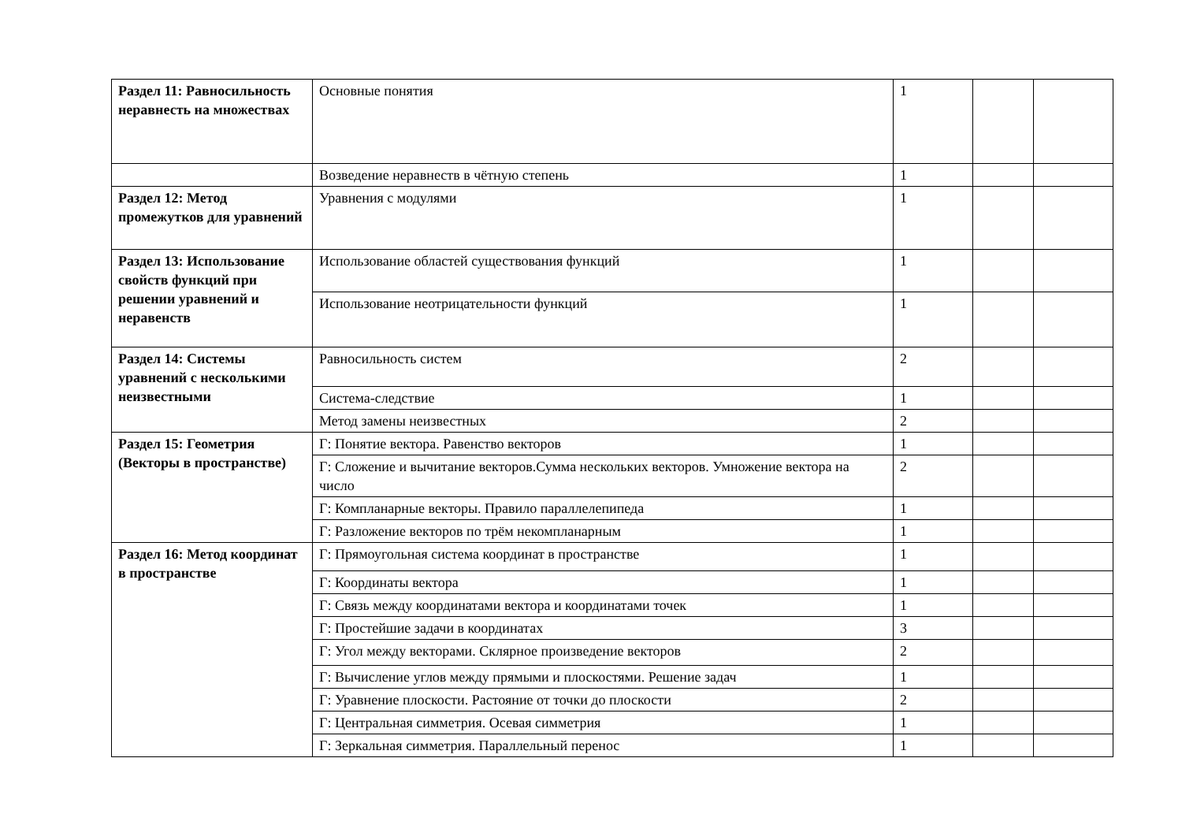| Раздел 11: Равносильность неравнесть на множествах | Основные понятия | 1 | | |
| | Возведение неравнеств в чётную степень | 1 | | |
| Раздел 12: Метод промежутков для уравнений | Уравнения с модулями | 1 | | |
| Раздел 13: Использование свойств функций при решении уравнений и неравенств | Использование областей существования функций | 1 | | |
| | Использование неотрицательности функций | 1 | | |
| Раздел 14: Системы уравнений с несколькими неизвестными | Равносильность систем | 2 | | |
| | Система-следствие | 1 | | |
| | Метод замены неизвестных | 2 | | |
| Раздел 15: Геометрия (Векторы в пространстве) | Г: Понятие вектора. Равенство векторов | 1 | | |
| | Г: Сложение и вычитание векторов.Сумма нескольких векторов. Умножение вектора на число | 2 | | |
| | Г: Компланарные векторы. Правило параллелепипеда | 1 | | |
| | Г: Разложение векторов по трём некомпланарным | 1 | | |
| Раздел 16: Метод координат в пространстве | Г: Прямоугольная система координат в пространстве | 1 | | |
| | Г: Координаты вектора | 1 | | |
| | Г: Связь между координатами вектора и координатами точек | 1 | | |
| | Г: Простейшие задачи в координатах | 3 | | |
| | Г: Угол между векторами. Склярное произведение векторов | 2 | | |
| | Г: Вычисление углов между прямыми и плоскостями. Решение задач | 1 | | |
| | Г: Уравнение плоскости. Растояние от точки до плоскости | 2 | | |
| | Г: Центральная симметрия. Осевая симметрия | 1 | | |
| | Г: Зеркальная симметрия. Параллельный перенос | 1 | | |